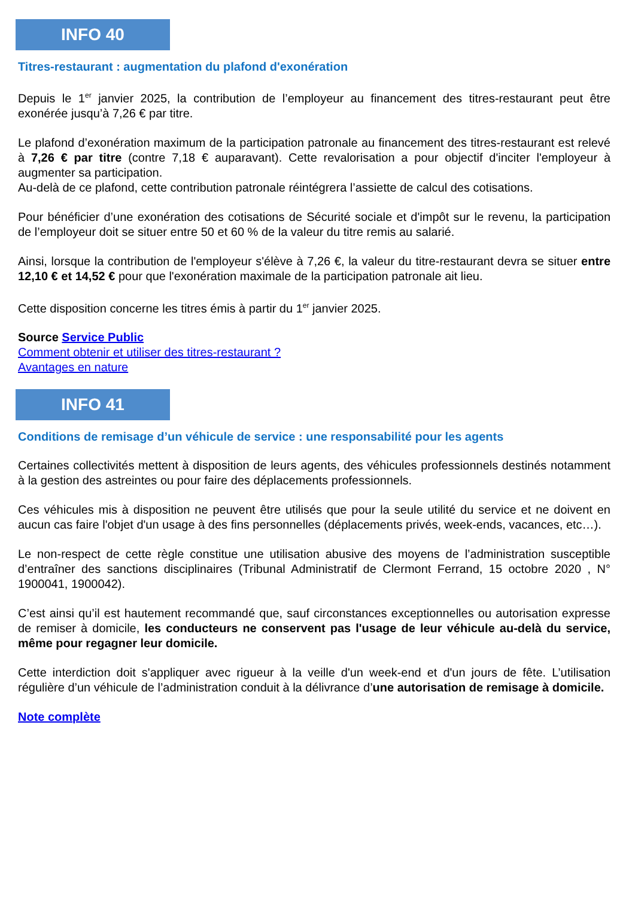INFO 40
Titres-restaurant : augmentation du plafond d'exonération
Depuis le 1<sup>er</sup> janvier 2025, la contribution de l’employeur au financement des titres-restaurant peut être exonérée jusqu’à 7,26 € par titre.
Le plafond d’exonération maximum de la participation patronale au financement des titres-restaurant est relevé à 7,26 € par titre (contre 7,18 € auparavant). Cette revalorisation a pour objectif d'inciter l'employeur à augmenter sa participation.
Au-delà de ce plafond, cette contribution patronale réintégrera l’assiette de calcul des cotisations.
Pour bénéficier d’une exonération des cotisations de Sécurité sociale et d'impôt sur le revenu, la participation de l’employeur doit se situer entre 50 et 60 % de la valeur du titre remis au salarié.
Ainsi, lorsque la contribution de l'employeur s'élève à 7,26 €, la valeur du titre-restaurant devra se situer entre 12,10 € et 14,52 € pour que l'exonération maximale de la participation patronale ait lieu.
Cette disposition concerne les titres émis à partir du 1<sup>er</sup> janvier 2025.
Source Service Public
Comment obtenir et utiliser des titres-restaurant ?
Avantages en nature
INFO 41
Conditions de remisage d’un véhicule de service : une responsabilité pour les agents
Certaines collectivités mettent à disposition de leurs agents, des véhicules professionnels destinés notamment à la gestion des astreintes ou pour faire des déplacements professionnels.
Ces véhicules mis à disposition ne peuvent être utilisés que pour la seule utilité du service et ne doivent en aucun cas faire l'objet d'un usage à des fins personnelles (déplacements privés, week-ends, vacances, etc…).
Le non-respect de cette règle constitue une utilisation abusive des moyens de l’administration susceptible d’entraîner des sanctions disciplinaires (Tribunal Administratif de Clermont Ferrand, 15 octobre 2020 , N° 1900041, 1900042).
C’est ainsi qu’il est hautement recommandé que, sauf circonstances exceptionnelles ou autorisation expresse de remiser à domicile, les conducteurs ne conservent pas l'usage de leur véhicule au-delà du service, même pour regagner leur domicile.
Cette interdiction doit s'appliquer avec rigueur à la veille d'un week-end et d'un jours de fête. L’utilisation régulière d’un véhicule de l’administration conduit à la délivrance d’une autorisation de remisage à domicile.
Note complète